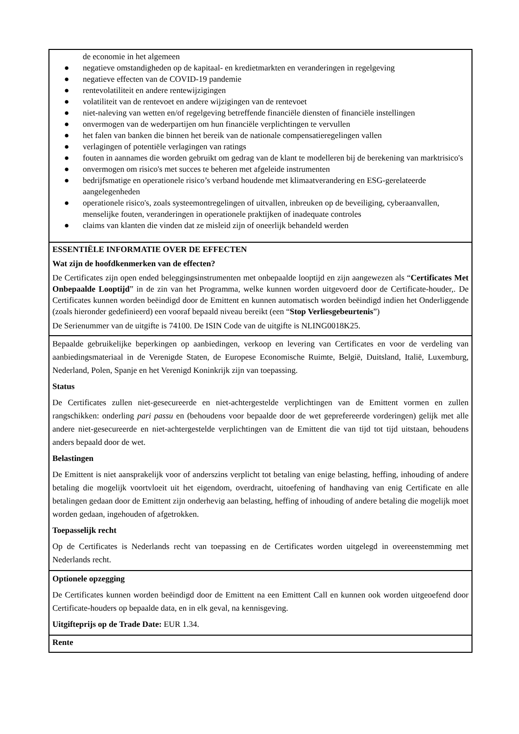| de economie in het algemeen ● negatieve omstandigheden op de kapitaal- en kredietmarkten en veranderingen in regelgeving ● negatieve effecten van de COVID-19 pandemie ● rentevolatiliteit en andere rentewijzigingen ● volatiliteit van de rentevoet en andere wijzigingen van de rentevoet ● niet-naleving van wetten en/of regelgeving betreffende financiële diensten of financiële instellingen ● onvermogen van de wederpartijen om hun financiële verplichtingen te vervullen ● het falen van banken die binnen het bereik van de nationale compensatieregelingen vallen ● verlagingen of potentiële verlagingen van ratings ● fouten in aannames die worden gebruikt om gedrag van de klant te modelleren bij de berekening van marktrisico's ● onvermogen om risico's met succes te beheren met afgeleide instrumenten ● bedrijfsmatige en operationele risico’s verband houdende met klimaatverandering en ESG-gerelateerde aangelegenheden ● operationele risico's, zoals systeemontregelingen of uitvallen, inbreuken op de beveiliging, cyberaanvallen, menselijke fouten, veranderingen in operationele praktijken of inadequate controles ● claims van klanten die vinden dat ze misleid zijn of oneerlijk behandeld werden |
| ESSENTIËLE INFORMATIE OVER DE EFFECTEN Wat zijn de hoofdkenmerken van de effecten? De Certificates zijn open ended beleggingsinstrumenten met onbepaalde looptijd en zijn aangewezen als “ Certificates Met Onbepaalde Looptijd ” in de zin van het Programma, welke kunnen worden uitgevoerd door de Certificate-houder,. De Certificates kunnen worden beëindigd door de Emittent en kunnen automatisch worden beëindigd indien het Onderliggende (zoals hieronder gedefinieerd) een vooraf bepaald niveau bereikt (een “ Stop Verliesgebeurtenis ”) De Serienummer van de uitgifte is 74100. De ISIN Code van de uitgifte is NLING0018K25. |
| Bepaalde gebruikelijke beperkingen op aanbiedingen, verkoop en levering van Certificates en voor de verdeling van aanbiedingsmateriaal in de Verenigde Staten, de Europese Economische Ruimte, België, Duitsland, Italië, Luxemburg, Nederland, Polen, Spanje en het Verenigd Koninkrijk zijn van toepassing. Status De Certificates zullen niet-gesecureerde en niet-achtergestelde verplichtingen van de Emittent vormen en zullen rangschikken: onderling pari passu en (behoudens voor bepaalde door de wet geprefereerde vorderingen) gelijk met alle andere niet-gesecureerde en niet-achtergestelde verplichtingen van de Emittent die van tijd tot tijd uitstaan, behoudens anders bepaald door de wet. Belastingen De Emittent is niet aansprakelijk voor of anderszins verplicht tot betaling van enige belasting, heffing, inhouding of andere betaling die mogelijk voortvloeit uit het eigendom, overdracht, uitoefening of handhaving van enig Certificate en alle betalingen gedaan door de Emittent zijn onderhevig aan belasting, heffing of inhouding of andere betaling die mogelijk moet worden gedaan, ingehouden of afgetrokken. Toepasselijk recht Op de Certificates is Nederlands recht van toepassing en de Certificates worden uitgelegd in overeenstemming met Nederlands recht. |
| Optionele opzegging De Certificates kunnen worden beëindigd door de Emittent na een Emittent Call en kunnen ook worden uitgeoefend door Certificate-houders op bepaalde data, en in elk geval, na kennisgeving. Uitgifteprijs op de Trade Date: EUR 1.34. |
| Rente |